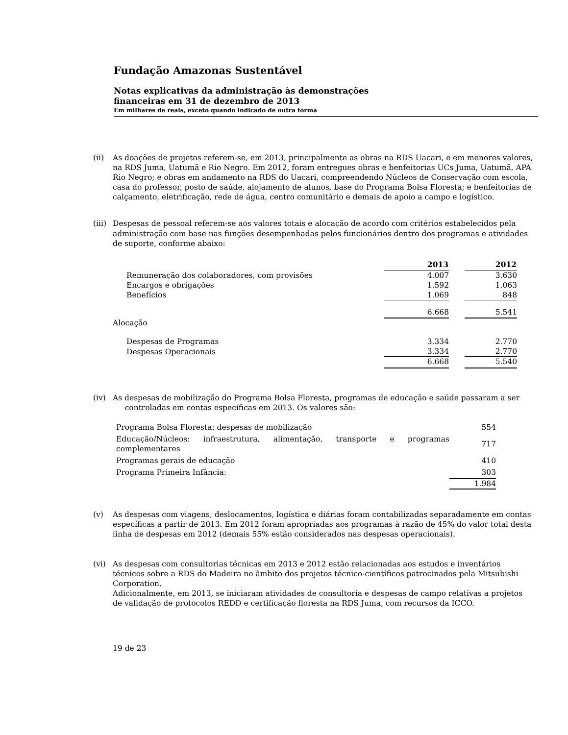Fundação Amazonas Sustentável
Notas explicativas da administração às demonstrações
financeiras em 31 de dezembro de 2013
Em milhares de reais, exceto quando indicado de outra forma
(ii) As doações de projetos referem-se, em 2013, principalmente as obras na RDS Uacari, e em menores valores, na RDS Juma, Uatumã e Rio Negro. Em 2012, foram entregues obras e benfeitorias UCs Juma, Uatumã, APA Rio Negro; e obras em andamento na RDS do Uacari, compreendendo Núcleos de Conservação com escola, casa do professor, posto de saúde, alojamento de alunos, base do Programa Bolsa Floresta; e benfeitorias de calçamento, eletrificação, rede de água, centro comunitário e demais de apoio a campo e logístico.
(iii)
Despesas de pessoal referem-se aos valores totais e alocação de acordo com critérios estabelecidos pela administração com base nas funções desempenhadas pelos funcionários dentro dos programas e atividades de suporte, conforme abaixo:
| | 2013 | | 2012 |
| --- | --- | --- | --- |
| Remuneração dos colaboradores, com provisões | 4.007 | | 3.630 |
| Encargos e obrigações | 1.592 | | 1.063 |
| Benefícios | 1.069 | | 848 |
| | 6.668 | | 5.541 |
| Alocação | | | |
| Despesas de Programas | 3.334 | | 2.770 |
| Despesas Operacionais | 3.334 | | 2.770 |
| | 6.668 | | 5.540 |
(iv) As despesas de mobilização do Programa Bolsa Floresta, programas de educação e saúde passaram a ser
controladas em contas específicas em 2013. Os valores são:
| Programa Bolsa Floresta: despesas de mobilização | 554 |
| Educação/Núcleos: infraestrutura, alimentação, transporte e programas complementares | 717 |
| Programas gerais de educação | 410 |
| Programa Primeira Infância: | 303 |
| | 1.984 |
(v) As despesas com viagens, deslocamentos, logística e diárias foram contabilizadas separadamente em contas específicas a partir de 2013. Em 2012 foram apropriadas aos programas à razão de 45% do valor total desta linha de despesas em 2012 (demais 55% estão considerados nas despesas operacionais).
(vi) As despesas com consultorias técnicas em 2013 e 2012 estão relacionadas aos estudos e inventários técnicos sobre a RDS do Madeira no âmbito dos projetos técnico-científicos patrocinados pela Mitsubishi Corporation.
Adicionalmente, em 2013, se iniciaram atividades de consultoria e despesas de campo relativas a projetos de validação de protocolos REDD e certificação floresta na RDS Juma, com recursos da ICCO.
19 de 23